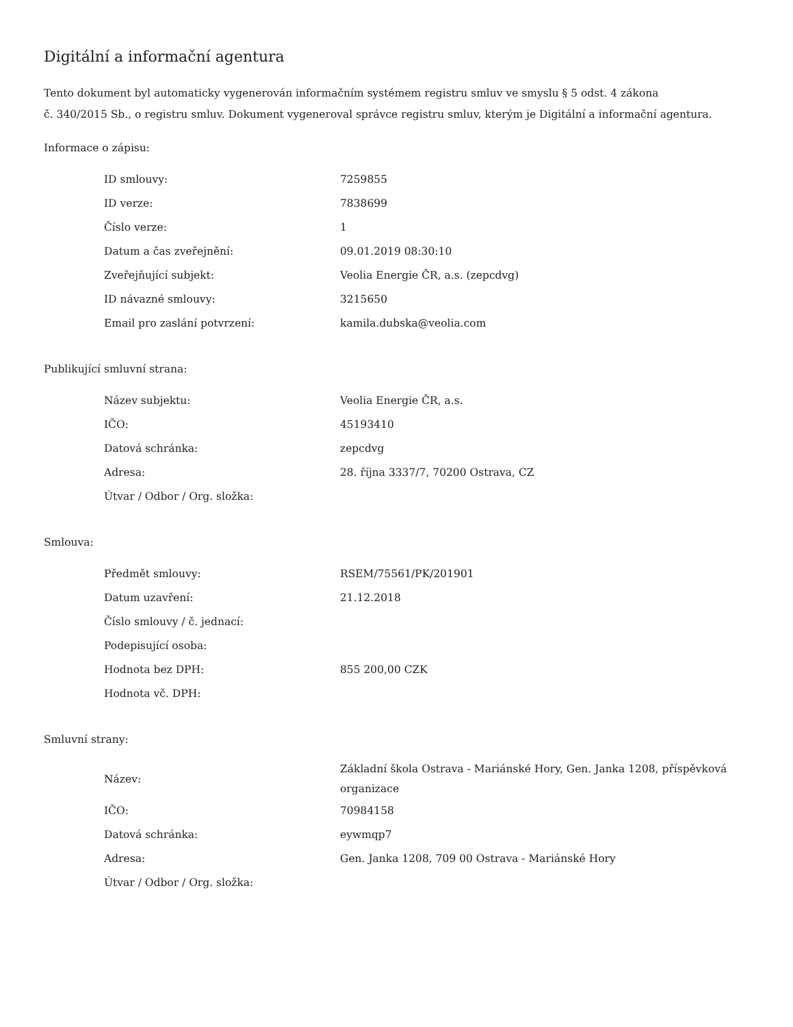Digitální a informační agentura
Tento dokument byl automaticky vygenerován informačním systémem registru smluv ve smyslu § 5 odst. 4 zákona
č. 340/2015 Sb., o registru smluv. Dokument vygeneroval správce registru smluv, kterým je Digitální a informační agentura.
Informace o zápisu:
| ID smlouvy: | 7259855 |
| ID verze: | 7838699 |
| Číslo verze: | 1 |
| Datum a čas zveřejnění: | 09.01.2019 08:30:10 |
| Zveřejňující subjekt: | Veolia Energie ČR, a.s. (zepcdvg) |
| ID návazné smlouvy: | 3215650 |
| Email pro zaslání potvrzení: | kamila.dubska@veolia.com |
Publikující smluvní strana:
| Název subjektu: | Veolia Energie ČR, a.s. |
| IČO: | 45193410 |
| Datová schránka: | zepcdvg |
| Adresa: | 28. října 3337/7, 70200 Ostrava, CZ |
| Útvar / Odbor / Org. složka: | |
Smlouva:
| Předmět smlouvy: | RSEM/75561/PK/201901 |
| Datum uzavření: | 21.12.2018 |
| Číslo smlouvy / č. jednací: | |
| Podepisující osoba: | |
| Hodnota bez DPH: | 855 200,00 CZK |
| Hodnota vč. DPH: | |
Smluvní strany:
| Název: | Základní škola Ostrava - Mariánské Hory, Gen. Janka 1208, příspěvková organizace |
| IČO: | 70984158 |
| Datová schránka: | eywmqp7 |
| Adresa: | Gen. Janka 1208, 709 00 Ostrava - Mariánské Hory |
| Útvar / Odbor / Org. složka: | |